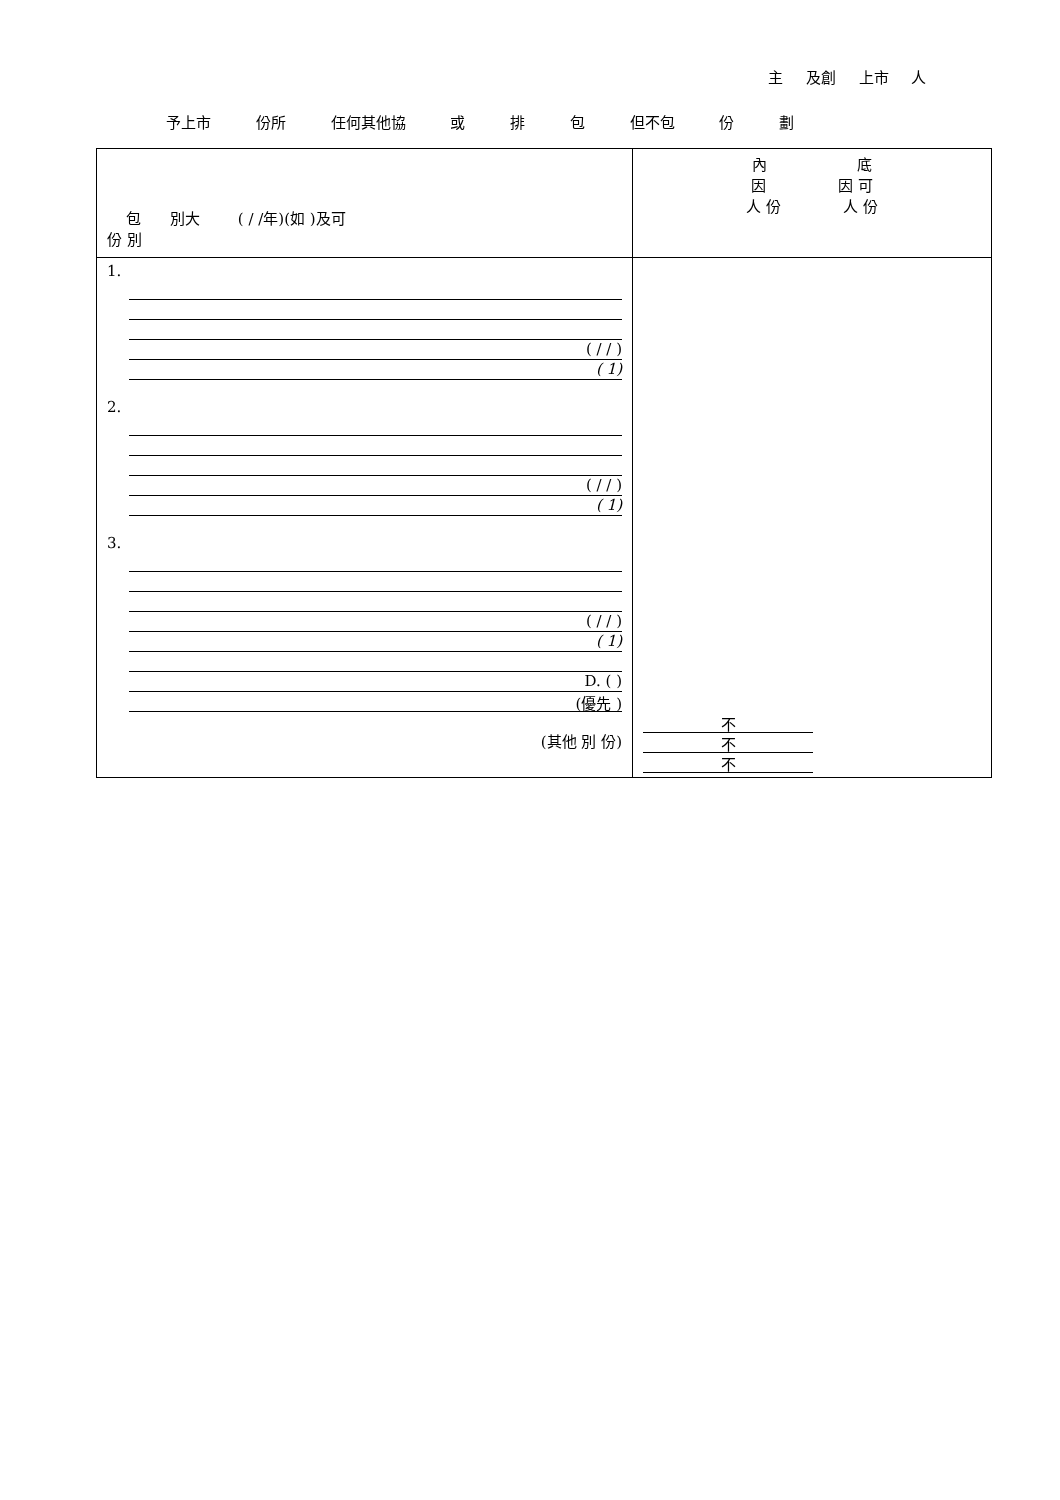主 及創 上市 人
予上市 份所 任何其他協 或 排 包 但不包 份 劃
| 包 別大 ( / /年)(如 )及可 份 別 | 內 底 因 因 可 人 份 人 份 |
| 1. ( / / ) ( 1) 2. ( / / ) ( 1) 3. ( / / ) ( 1) D. ( ) (優先 ) (其他 別 份) | 不 不 不 |